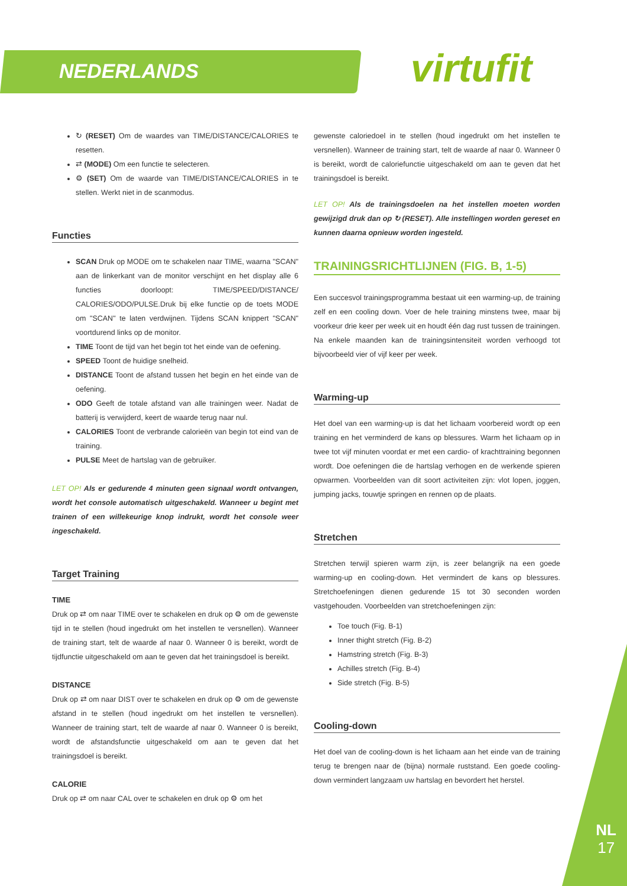NEDERLANDS virtufit
↻ (RESET) Om de waardes van TIME/DISTANCE/CALORIES te resetten.
⇄ (MODE) Om een functie te selecteren.
⚙ (SET) Om de waarde van TIME/DISTANCE/CALORIES in te stellen. Werkt niet in de scanmodus.
Functies
SCAN Druk op MODE om te schakelen naar TIME, waarna "SCAN" aan de linkerkant van de monitor verschijnt en het display alle 6 functies doorloopt: TIME/SPEED/DISTANCE/ CALORIES/ODO/PULSE.Druk bij elke functie op de toets MODE om "SCAN" te laten verdwijnen. Tijdens SCAN knippert "SCAN" voortdurend links op de monitor.
TIME Toont de tijd van het begin tot het einde van de oefening.
SPEED Toont de huidige snelheid.
DISTANCE Toont de afstand tussen het begin en het einde van de oefening.
ODO Geeft de totale afstand van alle trainingen weer. Nadat de batterij is verwijderd, keert de waarde terug naar nul.
CALORIES Toont de verbrande calorieën van begin tot eind van de training.
PULSE Meet de hartslag van de gebruiker.
LET OP! Als er gedurende 4 minuten geen signaal wordt ontvangen, wordt het console automatisch uitgeschakeld. Wanneer u begint met trainen of een willekeurige knop indrukt, wordt het console weer ingeschakeld.
Target Training
TIME
Druk op ⇄ om naar TIME over te schakelen en druk op ⚙ om de gewenste tijd in te stellen (houd ingedrukt om het instellen te versnellen). Wanneer de training start, telt de waarde af naar 0. Wanneer 0 is bereikt, wordt de tijdfunctie uitgeschakeld om aan te geven dat het trainingsdoel is bereikt.
DISTANCE
Druk op ⇄ om naar DIST over te schakelen en druk op ⚙ om de gewenste afstand in te stellen (houd ingedrukt om het instellen te versnellen). Wanneer de training start, telt de waarde af naar 0. Wanneer 0 is bereikt, wordt de afstandsfunctie uitgeschakeld om aan te geven dat het trainingsdoel is bereikt.
CALORIE
Druk op ⇄ om naar CAL over te schakelen en druk op ⚙ om het
gewenste caloriedoel in te stellen (houd ingedrukt om het instellen te versnellen). Wanneer de training start, telt de waarde af naar 0. Wanneer 0 is bereikt, wordt de caloriefunctie uitgeschakeld om aan te geven dat het trainingsdoel is bereikt.
LET OP! Als de trainingsdoelen na het instellen moeten worden gewijzigd druk dan op ↻ (RESET). Alle instellingen worden gereset en kunnen daarna opnieuw worden ingesteld.
TRAININGSRICHTLIJNEN (FIG. B, 1-5)
Een succesvol trainingsprogramma bestaat uit een warming-up, de training zelf en een cooling down. Voer de hele training minstens twee, maar bij voorkeur drie keer per week uit en houdt één dag rust tussen de trainingen. Na enkele maanden kan de trainingsintensiteit worden verhoogd tot bijvoorbeeld vier of vijf keer per week.
Warming-up
Het doel van een warming-up is dat het lichaam voorbereid wordt op een training en het verminderd de kans op blessures. Warm het lichaam op in twee tot vijf minuten voordat er met een cardio- of krachttraining begonnen wordt. Doe oefeningen die de hartslag verhogen en de werkende spieren opwarmen. Voorbeelden van dit soort activiteiten zijn: vlot lopen, joggen, jumping jacks, touwtje springen en rennen op de plaats.
Stretchen
Stretchen terwijl spieren warm zijn, is zeer belangrijk na een goede warming-up en cooling-down. Het vermindert de kans op blessures. Stretchoefeningen dienen gedurende 15 tot 30 seconden worden vastgehouden. Voorbeelden van stretchoefeningen zijn:
Toe touch (Fig. B-1)
Inner thight stretch (Fig. B-2)
Hamstring stretch (Fig. B-3)
Achilles stretch (Fig. B-4)
Side stretch (Fig. B-5)
Cooling-down
Het doel van de cooling-down is het lichaam aan het einde van de training terug te brengen naar de (bijna) normale ruststand. Een goede cooling-down vermindert langzaam uw hartslag en bevordert het herstel.
NL
17